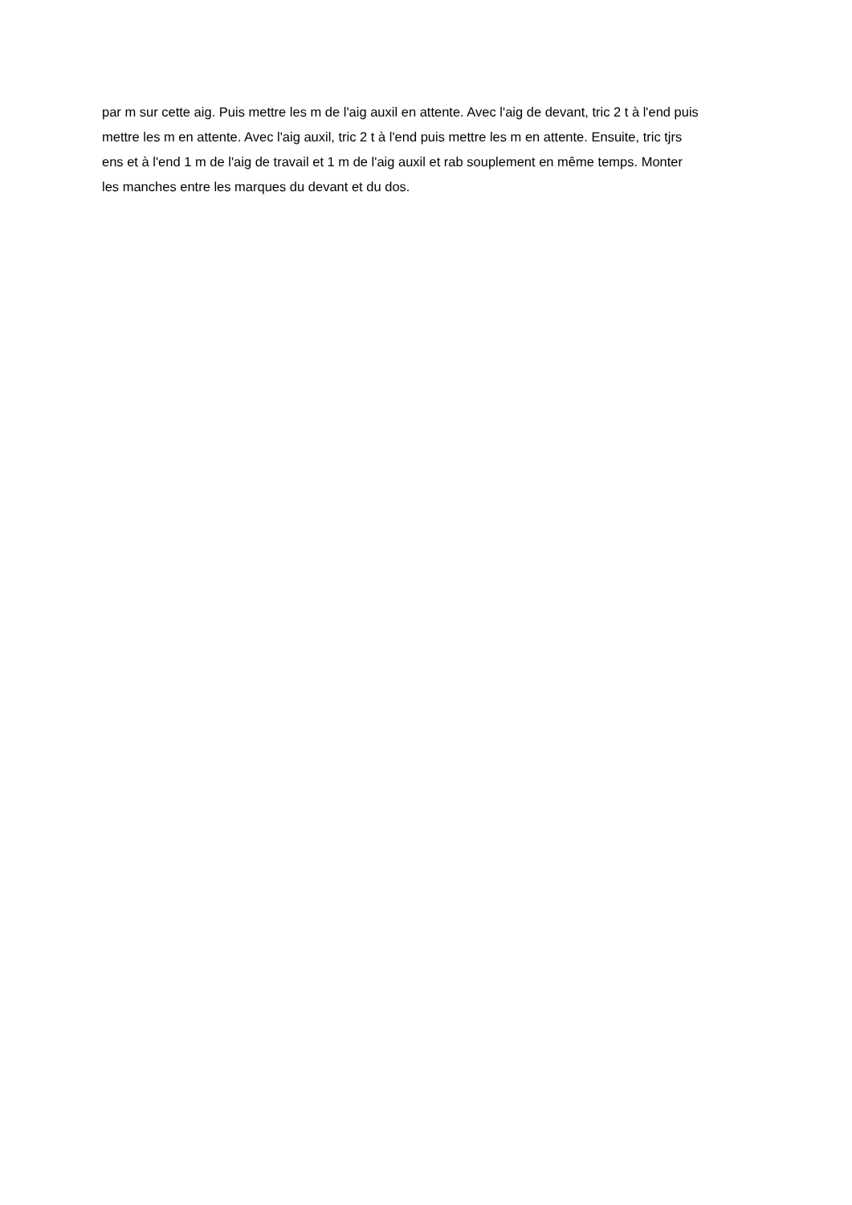par m sur cette aig. Puis mettre les m de l'aig auxil en attente. Avec l'aig de devant, tric 2 t à l'end puis
mettre les m en attente. Avec l'aig auxil, tric 2 t à l'end puis mettre les m en attente. Ensuite, tric tjrs
ens et à l'end 1 m de l'aig de travail et 1 m de l'aig auxil et rab souplement en même temps. Monter
les manches entre les marques du devant et du dos.